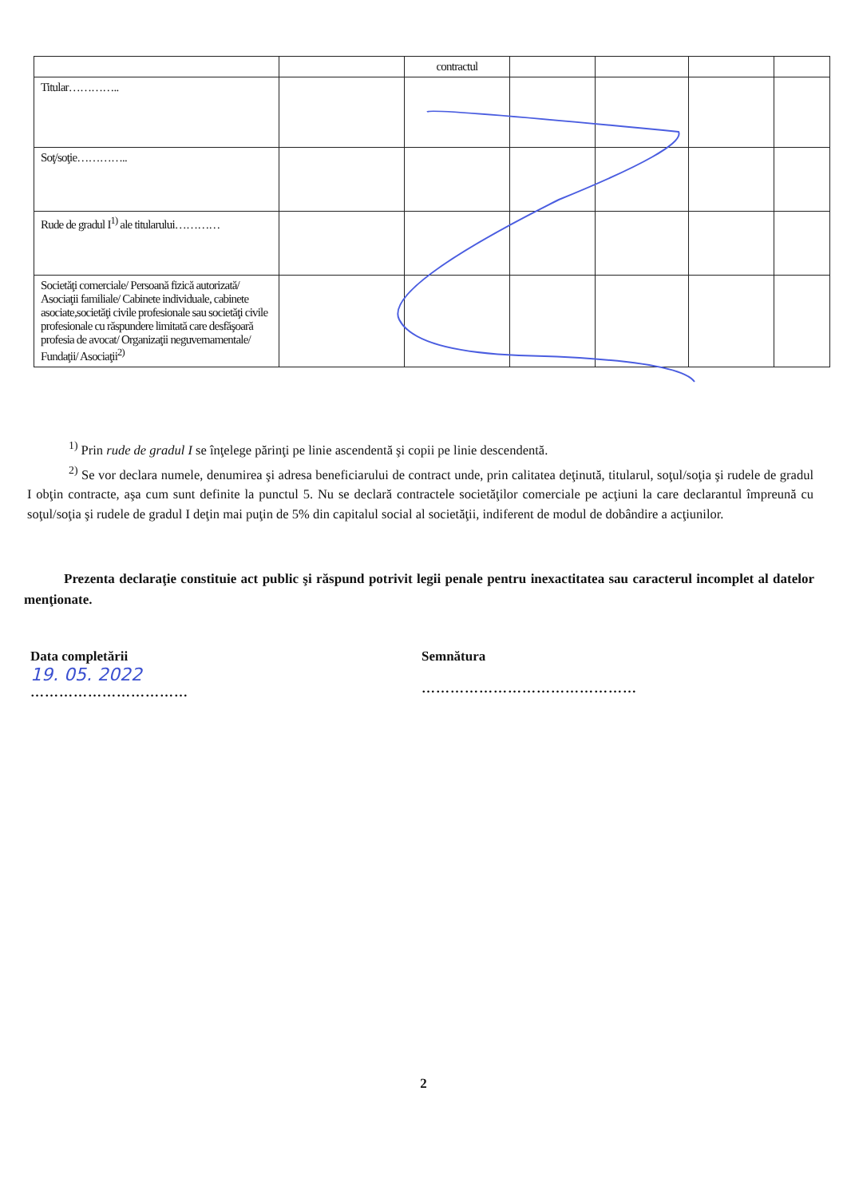| | | contractul | | | | |
| Titular………….. | | | | | | |
| Soţ/soţie………….. | | | | | | |
| Rude de gradul I<sup>1)</sup> ale titularului………… | | | | | | |
| Societăţi comerciale/ Persoană fizică autorizată/ Asociaţii familiale/ Cabinete individuale, cabinete asociate,societăţi civile profesionale sau societăţi civile profesionale cu răspundere limitată care desfăşoară profesia de avocat/ Organizaţii neguvernamentale/ Fundaţii/ Asociaţii<sup>2)</sup> | | | | | | |
<sup>1)</sup> Prin rude de gradul I se înţelege părinţi pe linie ascendentă şi copii pe linie descendentă.
<sup>2)</sup> Se vor declara numele, denumirea şi adresa beneficiarului de contract unde, prin calitatea deţinută, titularul, soţul/soţia şi rudele de gradul I obţin contracte, aşa cum sunt definite la punctul 5. Nu se declară contractele societăţilor comerciale pe acţiuni la care declarantul împreună cu soţul/soţia şi rudele de gradul I deţin mai puţin de 5% din capitalul social al societăţii, indiferent de modul de dobândire a acţiunilor.
Prezenta declaraţie constituie act public şi răspund potrivit legii penale pentru inexactitatea sau caracterul incomplet al datelor menţionate.
Data completării
19. 05. 2022
……………………………
Semnătura
………………………………………
2